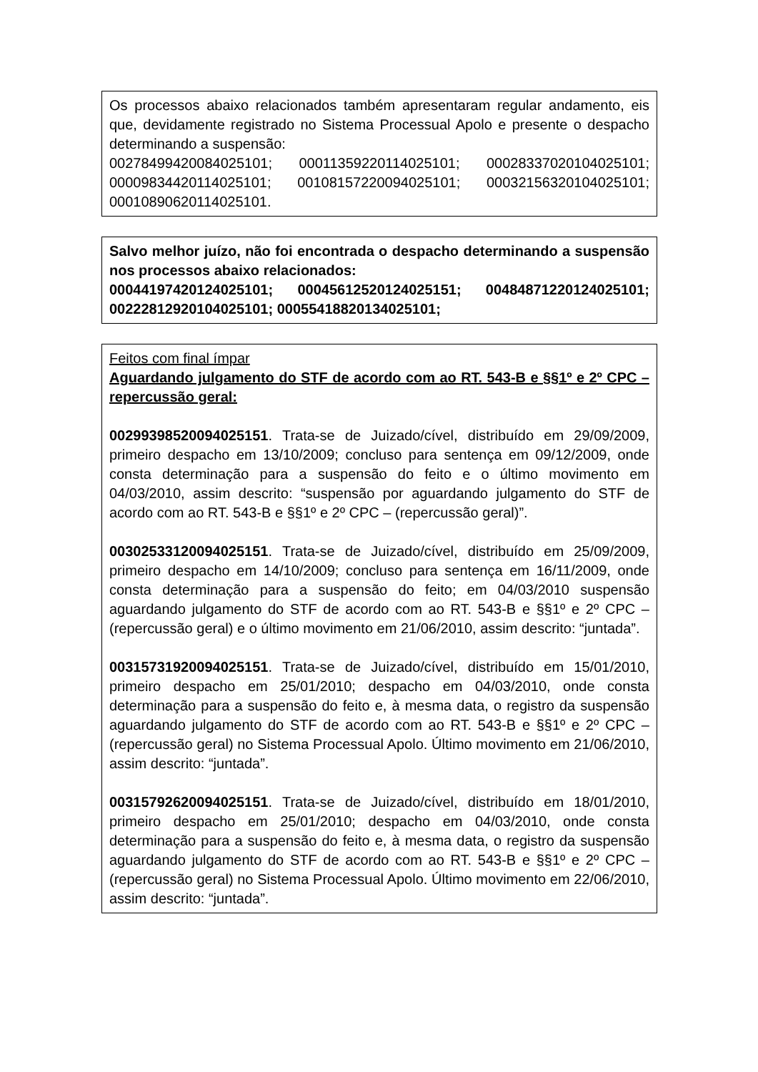Os processos abaixo relacionados também apresentaram regular andamento, eis que, devidamente registrado no Sistema Processual Apolo e presente o despacho determinando a suspensão:
00278499420084025101; 00011359220114025101; 00028337020104025101; 00009834420114025101; 00108157220094025101; 00032156320104025101; 00010890620114025101.
Salvo melhor juízo, não foi encontrada o despacho determinando a suspensão nos processos abaixo relacionados:
00044197420124025101; 00045612520124025151; 00484871220124025101; 00222812920104025101; 00055418820134025101;
Feitos com final ímpar
Aguardando julgamento do STF de acordo com ao RT. 543-B e §§1º e 2º CPC – repercussão geral:
00299398520094025151. Trata-se de Juizado/cível, distribuído em 29/09/2009, primeiro despacho em 13/10/2009; concluso para sentença em 09/12/2009, onde consta determinação para a suspensão do feito e o último movimento em 04/03/2010, assim descrito: “suspensão por aguardando julgamento do STF de acordo com ao RT. 543-B e §§1º e 2º CPC – (repercussão geral)”.
00302533120094025151. Trata-se de Juizado/cível, distribuído em 25/09/2009, primeiro despacho em 14/10/2009; concluso para sentença em 16/11/2009, onde consta determinação para a suspensão do feito; em 04/03/2010 suspensão aguardando julgamento do STF de acordo com ao RT. 543-B e §§1º e 2º CPC – (repercussão geral) e o último movimento em 21/06/2010, assim descrito: “juntada”.
00315731920094025151. Trata-se de Juizado/cível, distribuído em 15/01/2010, primeiro despacho em 25/01/2010; despacho em 04/03/2010, onde consta determinação para a suspensão do feito e, à mesma data, o registro da suspensão aguardando julgamento do STF de acordo com ao RT. 543-B e §§1º e 2º CPC – (repercussão geral) no Sistema Processual Apolo. Último movimento em 21/06/2010, assim descrito: “juntada”.
00315792620094025151. Trata-se de Juizado/cível, distribuído em 18/01/2010, primeiro despacho em 25/01/2010; despacho em 04/03/2010, onde consta determinação para a suspensão do feito e, à mesma data, o registro da suspensão aguardando julgamento do STF de acordo com ao RT. 543-B e §§1º e 2º CPC – (repercussão geral) no Sistema Processual Apolo. Último movimento em 22/06/2010, assim descrito: “juntada”.